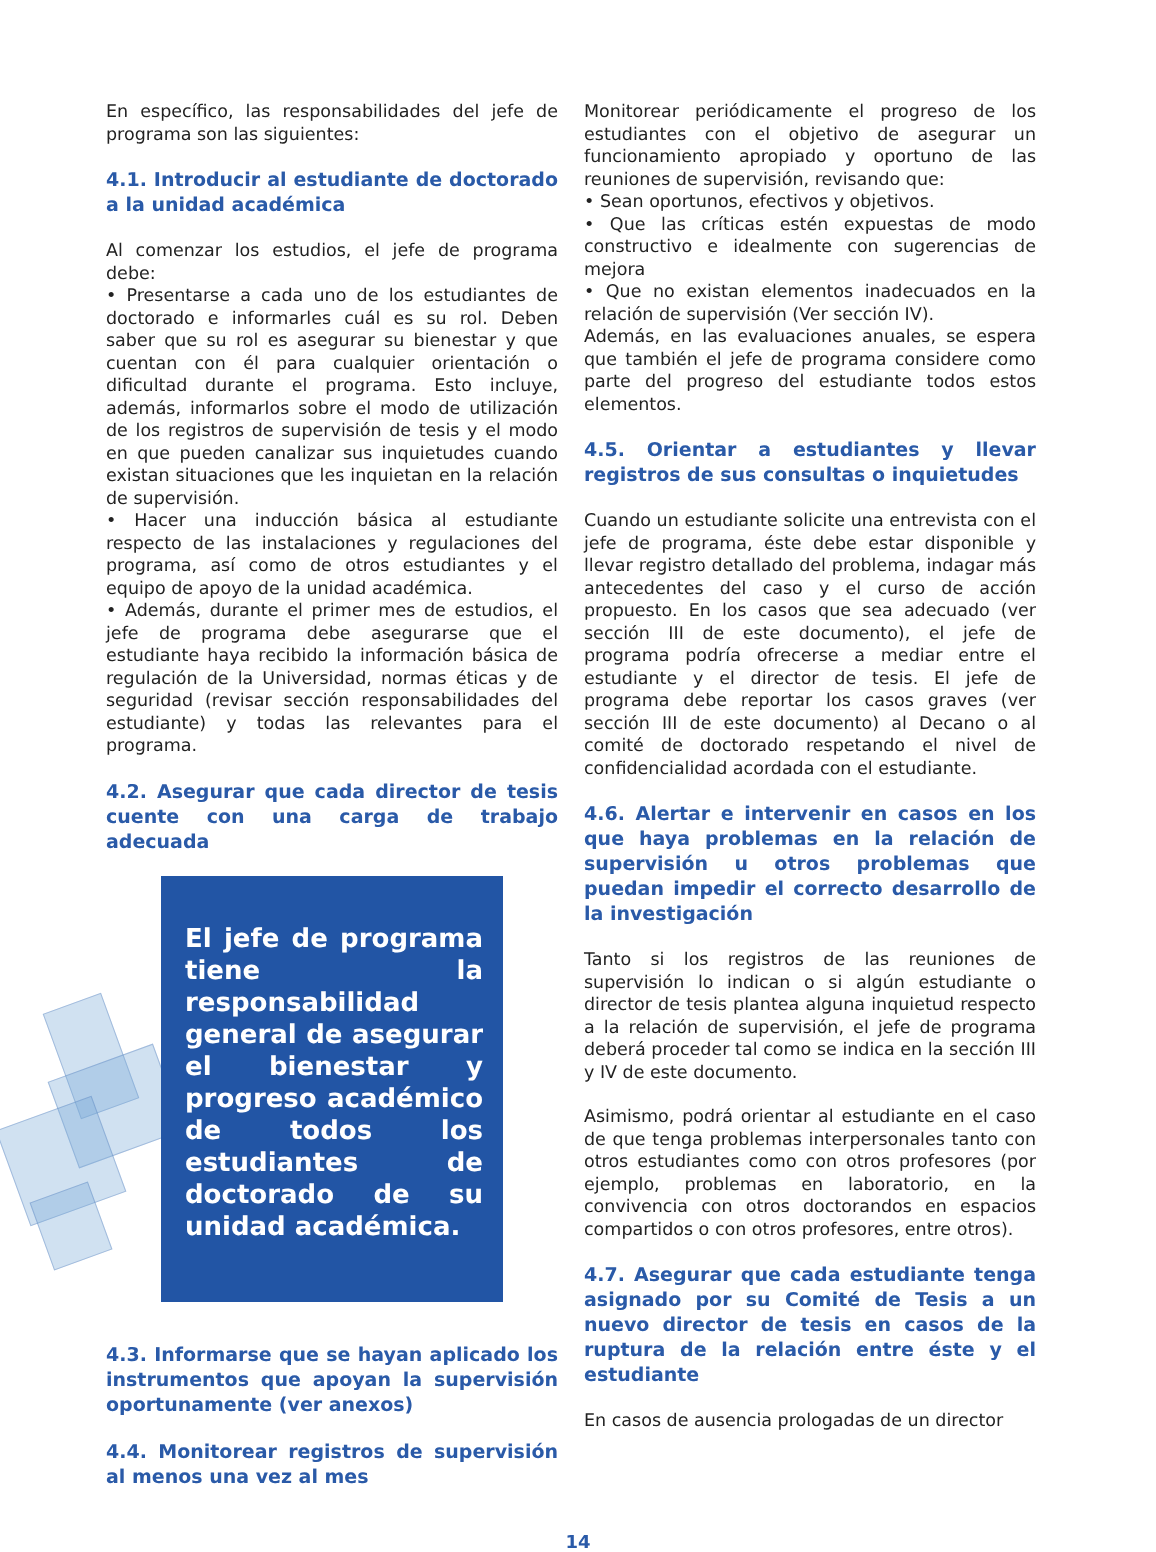En específico, las responsabilidades del jefe de programa son las siguientes:
4.1. Introducir al estudiante de doctorado a la unidad académica
Al comenzar los estudios, el jefe de programa debe:
• Presentarse a cada uno de los estudiantes de doctorado e informarles cuál es su rol. Deben saber que su rol es asegurar su bienestar y que cuentan con él para cualquier orientación o dificultad durante el programa. Esto incluye, además, informarlos sobre el modo de utilización de los registros de supervisión de tesis y el modo en que pueden canalizar sus inquietudes cuando existan situaciones que les inquietan en la relación de supervisión.
• Hacer una inducción básica al estudiante respecto de las instalaciones y regulaciones del programa, así como de otros estudiantes y el equipo de apoyo de la unidad académica.
• Además, durante el primer mes de estudios, el jefe de programa debe asegurarse que el estudiante haya recibido la información básica de regulación de la Universidad, normas éticas y de seguridad (revisar sección responsabilidades del estudiante) y todas las relevantes para el programa.
4.2. Asegurar que cada director de tesis cuente con una carga de trabajo adecuada
El jefe de programa tiene la responsabilidad general de asegurar el bienestar y progreso académico de todos los estudiantes de doctorado de su unidad académica.
4.3. Informarse que se hayan aplicado los instrumentos que apoyan la supervisión oportunamente (ver anexos)
4.4. Monitorear registros de supervisión al menos una vez al mes
Monitorear periódicamente el progreso de los estudiantes con el objetivo de asegurar un funcionamiento apropiado y oportuno de las reuniones de supervisión, revisando que:
• Sean oportunos, efectivos y objetivos.
• Que las críticas estén expuestas de modo constructivo e idealmente con sugerencias de mejora
• Que no existan elementos inadecuados en la relación de supervisión (Ver sección IV).
Además, en las evaluaciones anuales, se espera que también el jefe de programa considere como parte del progreso del estudiante todos estos elementos.
4.5. Orientar a estudiantes y llevar registros de sus consultas o inquietudes
Cuando un estudiante solicite una entrevista con el jefe de programa, éste debe estar disponible y llevar registro detallado del problema, indagar más antecedentes del caso y el curso de acción propuesto. En los casos que sea adecuado (ver sección III de este documento), el jefe de programa podría ofrecerse a mediar entre el estudiante y el director de tesis. El jefe de programa debe reportar los casos graves (ver sección III de este documento) al Decano o al comité de doctorado respetando el nivel de confidencialidad acordada con el estudiante.
4.6. Alertar e intervenir en casos en los que haya problemas en la relación de supervisión u otros problemas que puedan impedir el correcto desarrollo de la investigación
Tanto si los registros de las reuniones de supervisión lo indican o si algún estudiante o director de tesis plantea alguna inquietud respecto a la relación de supervisión, el jefe de programa deberá proceder tal como se indica en la sección III y IV de este documento.
Asimismo, podrá orientar al estudiante en el caso de que tenga problemas interpersonales tanto con otros estudiantes como con otros profesores (por ejemplo, problemas en laboratorio, en la convivencia con otros doctorandos en espacios compartidos o con otros profesores, entre otros).
4.7. Asegurar que cada estudiante tenga asignado por su Comité de Tesis a un nuevo director de tesis en casos de la ruptura de la relación entre éste y el estudiante
En casos de ausencia prologadas de un director
14